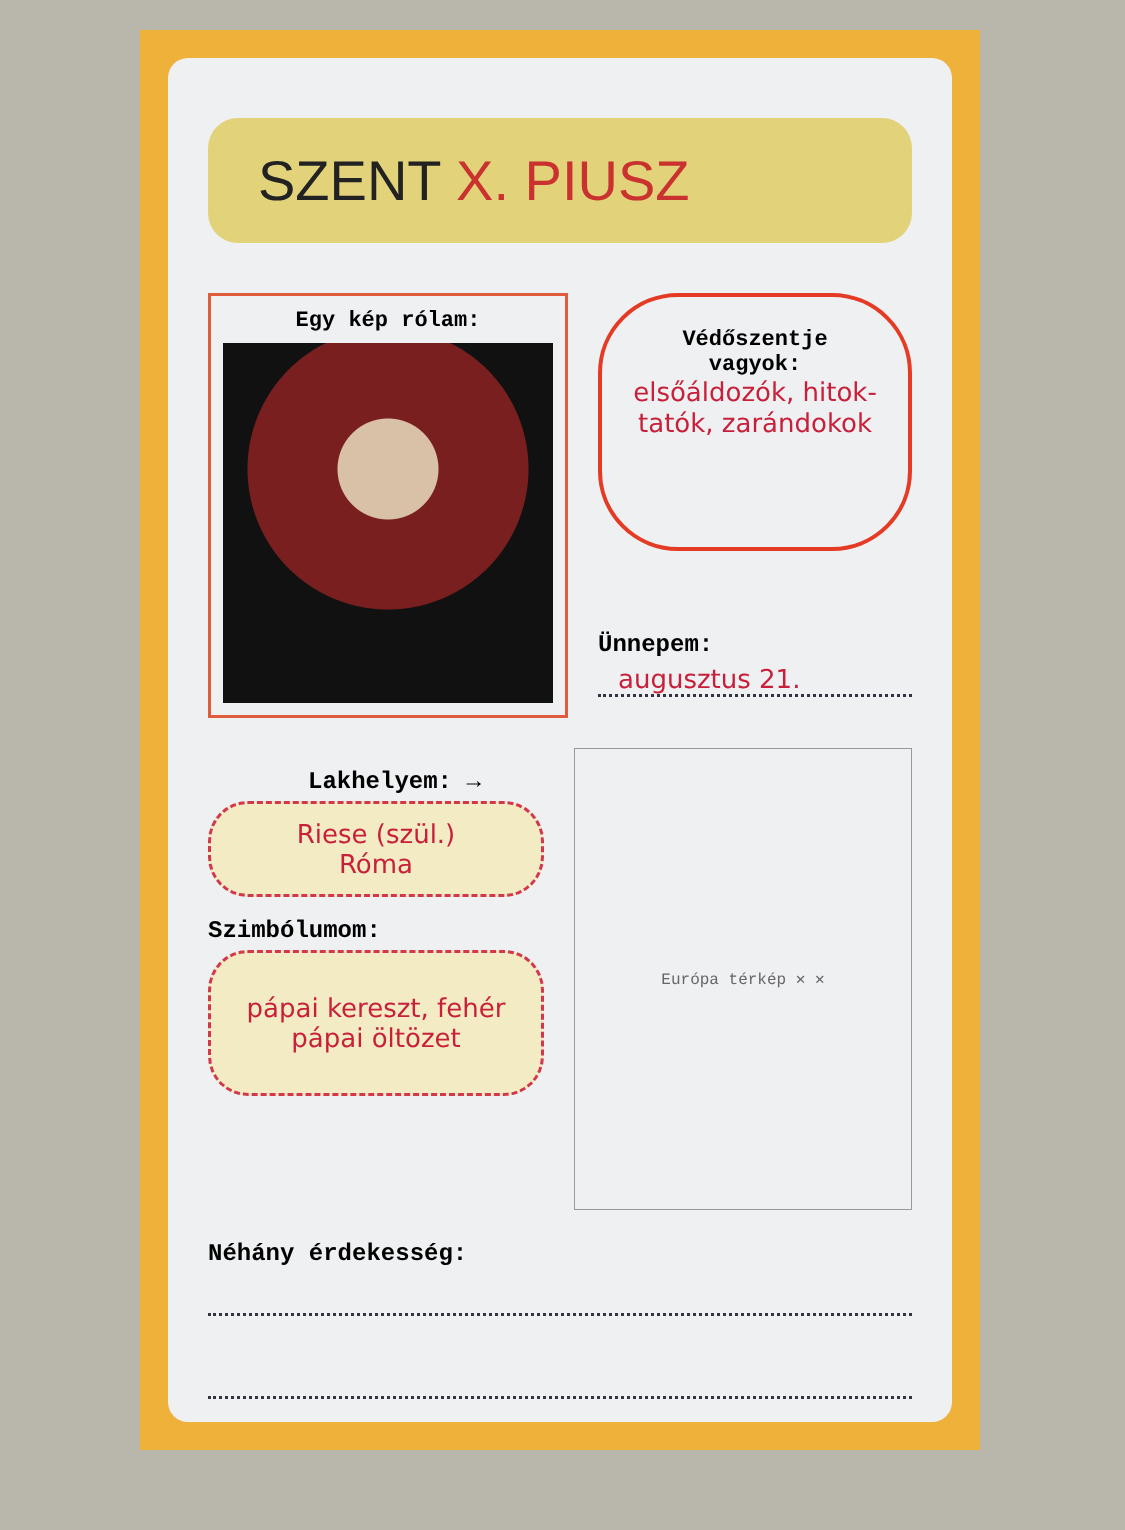SZENT X. PIUSZ
Egy kép rólam:
Védőszentje vagyok:
elsőáldozók, hitok-tatók, zarándokok
Ünnepem:
augusztus 21.
Lakhelyem: →
Riese (szül.)
Róma
Szimbólumom:
pápai kereszt, fehér pápai öltözet
Európa térkép ✕ ✕
Néhány érdekesség: